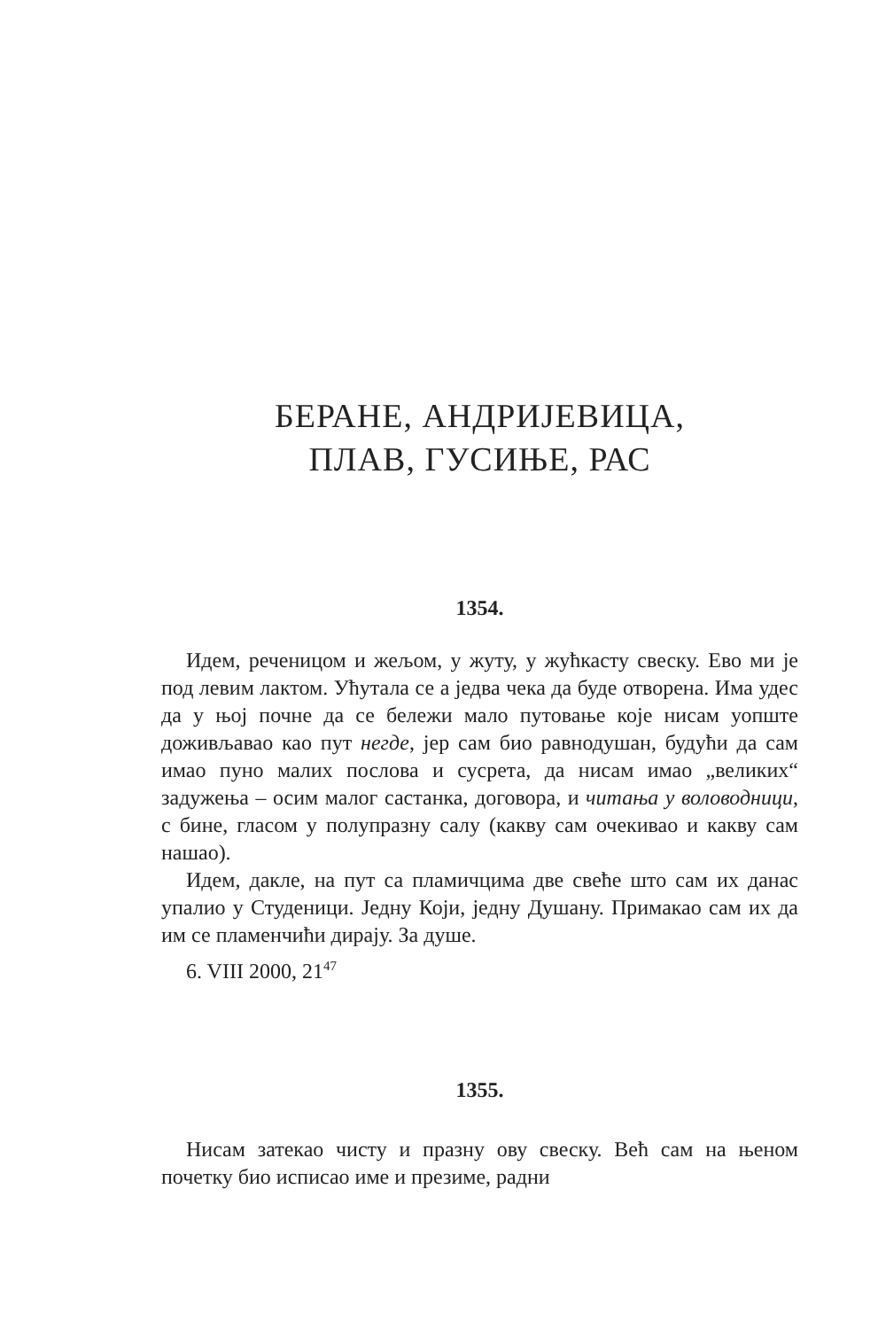БЕРАНЕ, АНДРИЈЕВИЦА,
ПЛАВ, ГУСИЊЕ, РАС
1354.
Идем, реченицом и жељом, у жуту, у жућкасту свеску. Ево ми је под левим лактом. Ућутала се а једва чека да буде отворена. Има удес да у њој почне да се бележи мало путовање које нисам уопште доживљавао као пут негде, јер сам био равнодушан, будући да сам имао пуно малих послова и сусрета, да нисам имао „великих“ задужења – осим малог састанка, договора, и читања у воловодници, с бине, гласом у полупразну салу (какву сам очекивао и какву сам нашао).
Идем, дакле, на пут са пламичцима две свеће што сам их данас упалио у Студеници. Једну Који, једну Душану. Примакао сам их да им се пламенчићи дирају. За душе.
6. VIII 2000, 21<sup>47</sup>
1355.
Нисам затекао чисту и празну ову свеску. Већ сам на њеном почетку био исписао име и презиме, радни